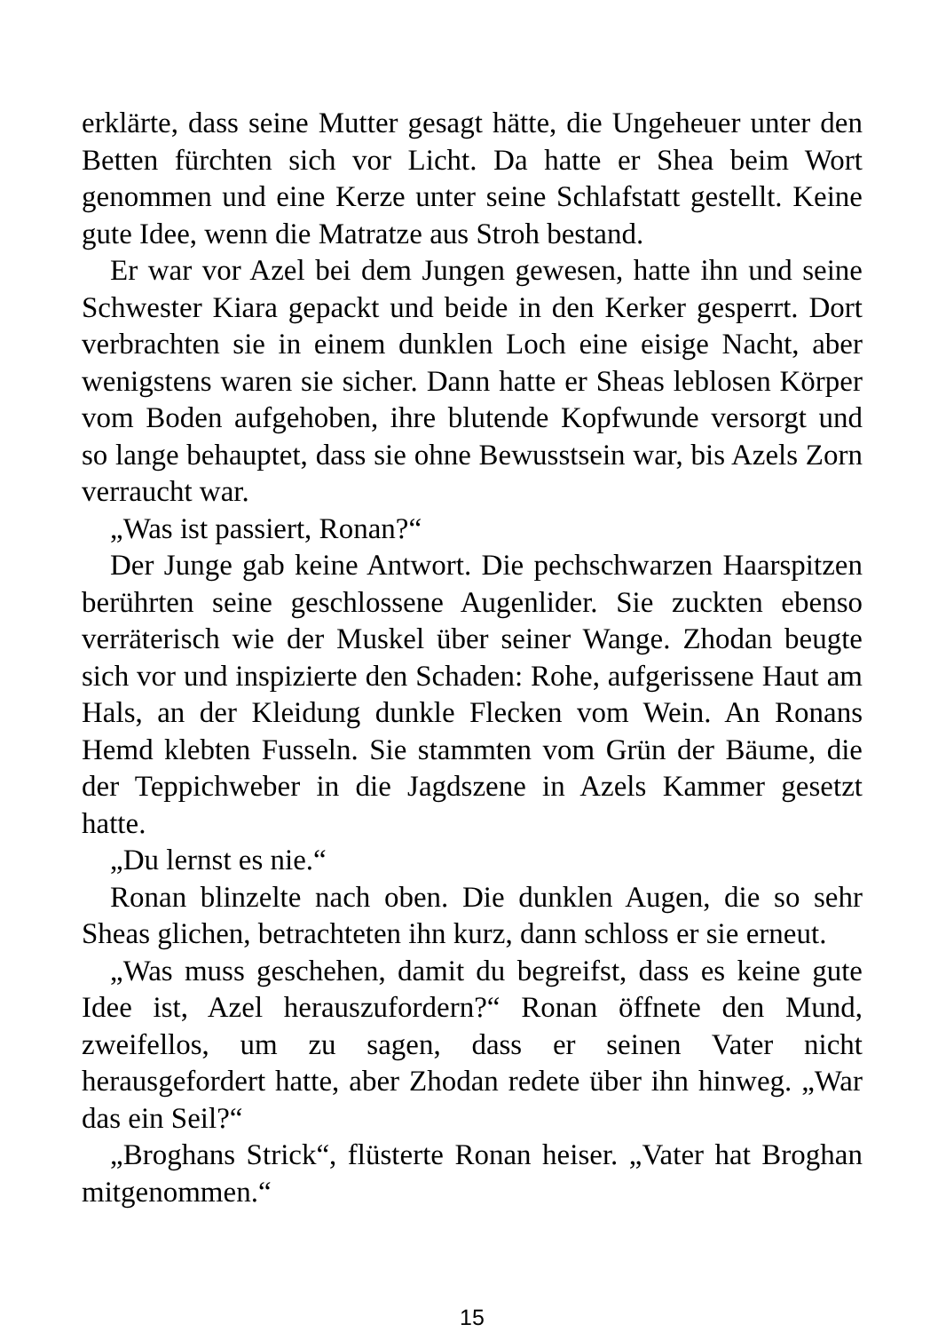erklärte, dass seine Mutter gesagt hätte, die Ungeheuer unter den Betten fürchten sich vor Licht. Da hatte er Shea beim Wort genommen und eine Kerze unter seine Schlafstatt gestellt. Keine gute Idee, wenn die Matratze aus Stroh bestand.
Er war vor Azel bei dem Jungen gewesen, hatte ihn und seine Schwester Kiara gepackt und beide in den Kerker gesperrt. Dort verbrachten sie in einem dunklen Loch eine eisige Nacht, aber wenigstens waren sie sicher. Dann hatte er Sheas leblosen Körper vom Boden aufgehoben, ihre blutende Kopfwunde versorgt und so lange behauptet, dass sie ohne Bewusstsein war, bis Azels Zorn verraucht war.
„Was ist passiert, Ronan?“
Der Junge gab keine Antwort. Die pechschwarzen Haarspitzen berührten seine geschlossene Augenlider. Sie zuckten ebenso verräterisch wie der Muskel über seiner Wange. Zhodan beugte sich vor und inspizierte den Schaden: Rohe, aufgerissene Haut am Hals, an der Kleidung dunkle Flecken vom Wein. An Ronans Hemd klebten Fusseln. Sie stammten vom Grün der Bäume, die der Teppichweber in die Jagdszene in Azels Kammer gesetzt hatte.
„Du lernst es nie.“
Ronan blinzelte nach oben. Die dunklen Augen, die so sehr Sheas glichen, betrachteten ihn kurz, dann schloss er sie erneut.
„Was muss geschehen, damit du begreifst, dass es keine gute Idee ist, Azel herauszufordern?“ Ronan öffnete den Mund, zweifellos, um zu sagen, dass er seinen Vater nicht herausgefordert hatte, aber Zhodan redete über ihn hinweg. „War das ein Seil?“
„Broghans Strick“, flüsterte Ronan heiser. „Vater hat Broghan mitgenommen.“
15